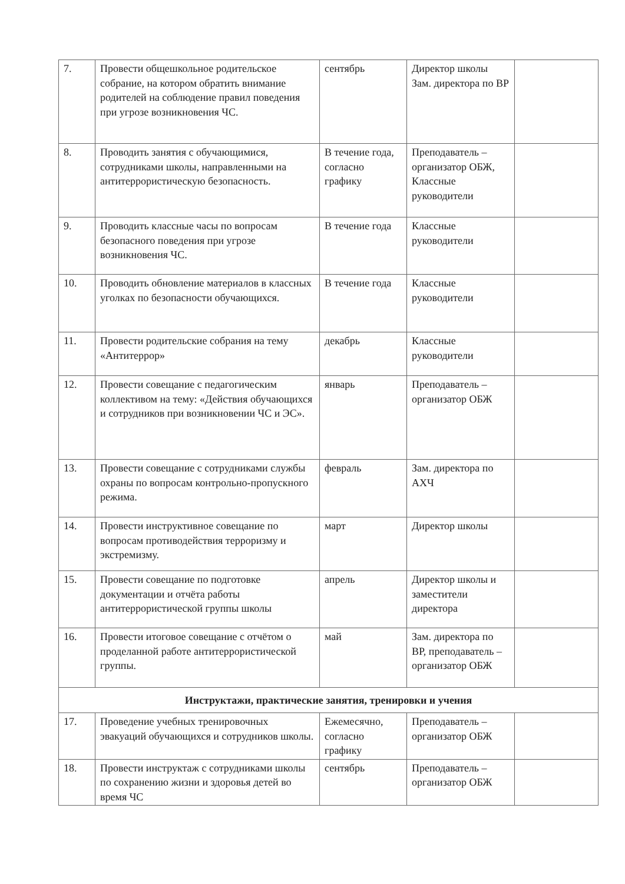| 7. | Провести общешкольное родительское собрание, на котором обратить внимание родителей на соблюдение правил поведения при угрозе возникновения ЧС. | сентябрь | Директор школы Зам. директора по ВР | |
| 8. | Проводить занятия с обучающимися, сотрудниками школы, направленными на антитеррористическую безопасность. | В течение года, согласно графику | Преподаватель – организатор ОБЖ, Классные руководители | |
| 9. | Проводить классные часы по вопросам безопасного поведения при угрозе возникновения ЧС. | В течение года | Классные руководители | |
| 10. | Проводить обновление материалов в классных уголках по безопасности обучающихся. | В течение года | Классные руководители | |
| 11. | Провести родительские собрания на тему «Антитеррор» | декабрь | Классные руководители | |
| 12. | Провести совещание с педагогическим коллективом на тему: «Действия обучающихся и сотрудников при возникновении ЧС и ЭС». | январь | Преподаватель – организатор ОБЖ | |
| 13. | Провести совещание с сотрудниками службы охраны по вопросам контрольно-пропускного режима. | февраль | Зам. директора по АХЧ | |
| 14. | Провести инструктивное совещание по вопросам противодействия терроризму и экстремизму. | март | Директор школы | |
| 15. | Провести совещание по подготовке документации и отчёта работы антитеррористической группы школы | апрель | Директор школы и заместители директора | |
| 16. | Провести итоговое совещание с отчётом о проделанной работе антитеррористической группы. | май | Зам. директора по ВР, преподаватель – организатор ОБЖ | |
| Инструктажи, практические занятия, тренировки и учения | | | | |
| 17. | Проведение учебных тренировочных эвакуаций обучающихся и сотрудников школы. | Ежемесячно, согласно графику | Преподаватель – организатор ОБЖ | |
| 18. | Провести инструктаж с сотрудниками школы по сохранению жизни и здоровья детей во время ЧС | сентябрь | Преподаватель – организатор ОБЖ | |